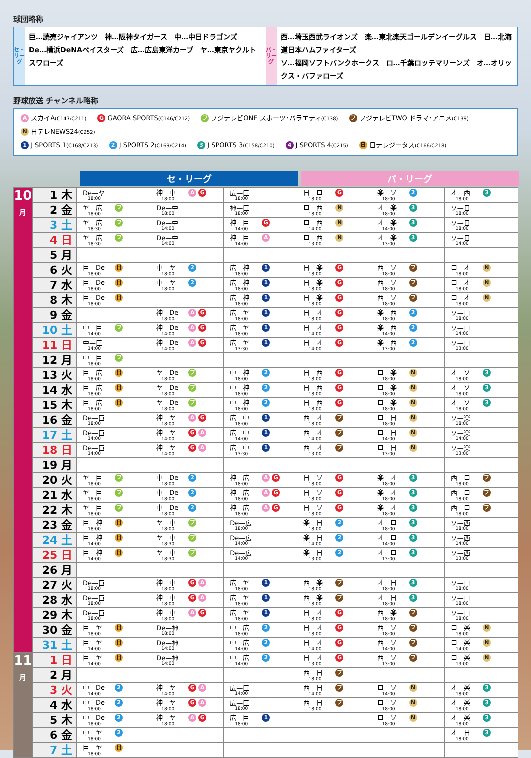球団略称
セ・リーグ
巨…読売ジャイアンツ　神…阪神タイガース　中…中日ドラゴンズ
De…横浜DeNAベイスターズ　広…広島東洋カープ　ヤ…東京ヤクルトスワローズ
パ・リーグ
西…埼玉西武ライオンズ　楽…東北楽天ゴールデンイーグルス　日…北海道日本ハムファイターズ
ソ…福岡ソフトバンクホークス　ロ…千葉ロッテマリーンズ　オ…オリックス・バファローズ
野球放送 チャンネル略称
A スカイA(C147/C211) G GAORA SPORTS(C146/C212) フ フジテレビONE スポーツ･バラエティ(C138) フ フジテレビTWO ドラマ･アニメ(C139) N 日テレNEWS24(C252)
1 J SPORTS 1(C168/C213) 2 J SPORTS 2(C169/C214) 3 J SPORTS 3(C158/C210) 4 J SPORTS 4(C215) 日 日テレジータス(C166/C218)
セ・リーグ パ・リーグ
| 10 月 | 1 木 | De—ヤ 18:00 | 神—中 A G 18:00 | 広—巨 18:00 | 日—ロ G 18:00 | 楽—ソ 2 18:00 | オ—西 3 18:00 |
| | 2 金 | ヤ—広 フ 18:00 | De—中 18:00 | 神—巨 18:00 | ロ—西 N 18:00 | オ—楽 3 18:00 | ソ—日 18:00 |
| | 3 土 | ヤ—広 フ 18:30 | De—中 14:00 | 神—巨 G 14:00 | ロ—西 N 14:00 | オ—楽 3 14:00 | ソ—日 18:00 |
| | 4 日 | ヤ—広 フ 18:30 | De—中 14:00 | 神—巨 A 14:00 | ロ—西 N 13:00 | オ—楽 3 13:00 | ソ—日 14:00 |
| | 5 月 | | | | | | |
| | 6 火 | 巨—De 日 18:00 | 中—ヤ 2 18:00 | 広—神 1 18:00 | 日—楽 G 18:00 | 西—ソ フ 18:00 | ロ—オ N 18:00 |
| | 7 水 | 巨—De 日 18:00 | 中—ヤ 2 18:00 | 広—神 1 18:00 | 日—楽 G 18:00 | 西—ソ フ 18:00 | ロ—オ N 18:00 |
| | 8 木 | 巨—De 日 18:00 | | 広—神 1 18:00 | 日—楽 G 18:00 | 西—ソ フ 18:00 | ロ—オ N 18:00 |
| | 9 金 | | 神—De A G 18:00 | 広—ヤ 1 18:00 | 日—オ G 18:00 | 楽—西 2 18:00 | ソ—ロ 18:00 |
| | 10 土 | 中—巨 フ 14:00 | 神—De A G 14:00 | 広—ヤ 1 18:00 | 日—オ G 14:00 | 楽—西 2 14:00 | ソ—ロ 14:00 |
| | 11 日 | 中—巨 14:00 | 神—De A G 14:00 | 広—ヤ 1 13:30 | 日—オ G 14:00 | 楽—西 2 13:00 | ソ—ロ 13:00 |
| | 12 月 | 中—巨 フ 18:00 | | | | | |
| | 13 火 | 巨—広 日 18:00 | ヤ—De フ 18:00 | 中—神 2 18:00 | 日—西 G 18:00 | ロ—楽 N 18:00 | オ—ソ 3 18:00 |
| | 14 水 | 巨—広 日 18:00 | ヤ—De フ 18:00 | 中—神 2 18:00 | 日—西 G 18:00 | ロ—楽 N 18:00 | オ—ソ 3 18:00 |
| | 15 木 | 巨—広 日 18:00 | ヤ—De フ 18:00 | 中—神 2 18:00 | 日—西 G 18:00 | ロ—楽 N 18:00 | オ—ソ 3 18:00 |
| | 16 金 | De—巨 18:00 | 神—ヤ A G 18:00 | 広—中 1 18:00 | 西—オ フ 18:00 | ロ—日 N 18:00 | ソ—楽 18:00 |
| | 17 土 | De—巨 14:00 | 神—ヤ G A 14:00 | 広—中 1 14:00 | 西—オ フ 14:00 | ロ—日 N 14:00 | ソ—楽 14:00 |
| | 18 日 | De—巨 14:00 | 神—ヤ G A 14:00 | 広—中 1 13:30 | 西—オ フ 13:00 | ロ—日 N 13:00 | ソ—楽 13:00 |
| | 19 月 | | | | | | |
| | 20 火 | ヤ—巨 フ 18:00 | 中—De 2 18:00 | 神—広 A G 18:00 | 日—ソ G 18:00 | 楽—オ 3 18:00 | 西—ロ フ 18:00 |
| | 21 水 | ヤ—巨 フ 18:00 | 中—De 2 18:00 | 神—広 A G 18:00 | 日—ソ G 18:00 | 楽—オ 3 18:00 | 西—ロ フ 18:00 |
| | 22 木 | ヤ—巨 フ 18:00 | 中—De 2 18:00 | 神—広 A G 18:00 | 日—ソ G 18:00 | 楽—オ 3 18:00 | 西—ロ フ 18:00 |
| | 23 金 | 巨—神 日 18:00 | ヤ—中 フ 18:00 | De—広 18:00 | 楽—日 2 18:00 | オ—ロ 3 18:00 | ソ—西 18:00 |
| | 24 土 | 巨—神 日 14:00 | ヤ—中 フ 18:30 | De—広 14:00 | 楽—日 2 14:00 | オ—ロ 3 14:00 | ソ—西 14:00 |
| | 25 日 | 巨—神 日 14:00 | ヤ—中 フ 18:30 | De—広 14:00 | 楽—日 2 13:00 | オ—ロ 3 13:00 | ソ—西 13:00 |
| | 26 月 | | | | | | |
| | 27 火 | De—巨 18:00 | 神—中 G A 18:00 | 広—ヤ 1 18:00 | 西—楽 フ 18:00 | オ—日 3 18:00 | ソ—ロ 18:00 |
| | 28 水 | De—巨 18:00 | 神—中 G A 18:00 | 広—ヤ 1 18:00 | 西—楽 フ 18:00 | オ—日 3 18:00 | ソ—ロ 18:00 |
| | 29 木 | De—巨 18:00 | 神—中 A G 18:00 | 広—ヤ 1 18:00 | 日—オ G 18:00 | 西—楽 フ 18:00 | ソ—ロ 18:00 |
| | 30 金 | 巨—ヤ 日 18:00 | De—神 18:00 | 中—広 2 18:00 | 日—オ G 18:00 | 西—ソ フ 18:00 | ロ—楽 N 18:00 |
| | 31 土 | 巨—ヤ 日 14:00 | De—神 14:00 | 中—広 2 14:00 | 日—オ G 14:00 | 西—ソ フ 14:00 | ロ—楽 N 14:00 |
| 11 月 | 1 日 | 巨—ヤ 日 14:00 | De—神 14:00 | 中—広 2 14:00 | 日—オ G 13:00 | 西—ソ フ 13:00 | ロ—楽 N 13:00 |
| | 2 月 | | | | 西—日 フ 18:00 | | |
| | 3 火 | 中—De 2 14:00 | 神—ヤ G A 14:00 | 広—巨 14:00 | 西—日 フ 14:00 | ロ—ソ N 14:00 | オ—楽 3 18:00 |
| | 4 水 | 中—De 2 18:00 | 神—ヤ G A 18:00 | 広—巨 18:00 | 西—日 フ 18:00 | ロ—ソ N 18:00 | オ—楽 3 18:00 |
| | 5 木 | 中—De 2 18:00 | 神—ヤ A G 18:00 | 広—巨 1 18:00 | | ロ—ソ N 18:00 | オ—楽 3 18:00 |
| | 6 金 | 中—ヤ 2 18:00 | | | | | オ—日 3 18:00 |
| | 7 土 | 巨—ヤ 日 18:00 | | | | | |